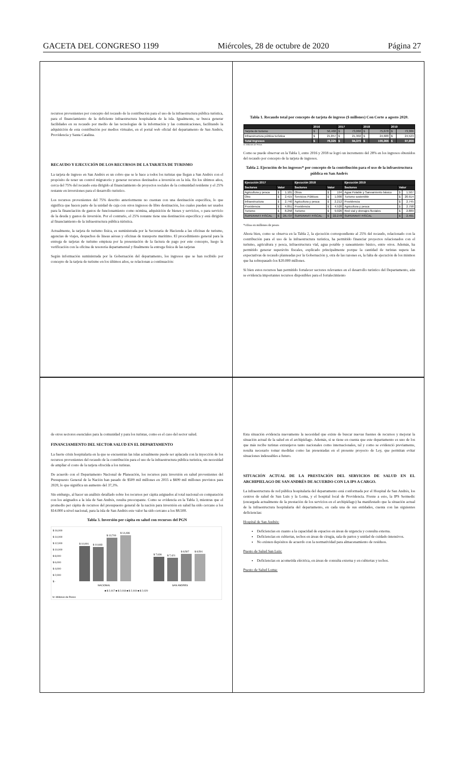GACETA DEL CONGRESO 1199 Miércoles, 28 de octubre de 2020 Página 27
recursos provenientes por concepto del recaudo de la contribución para el uso de la infraestructura pública turística, para el financiamiento de la deficiente infraestructura hospitalaria de la isla. Igualmente, se busca generar facilidades en su recaudo por medio de las tecnologías de la información y las comunicaciones, facilitando la adquisición de esta contribución por medios virtuales, en el portal web oficial del departamento de San Andrés, Providencia y Santa Catalina.
RECAUDO Y EJECUCIÓN DE LOS RECURSOS DE LA TARJETA DE TURISMO
La tarjeta de ingreso en San Andrés es un cobro que se le hace a todos los turistas que llegan a San Andrés con el propósito de tener un control migratorio y generar recursos destinados a inversión en la isla. En los últimos años, cerca del 75% del recaudo esta dirigido al financiamiento de proyectos sociales de la comunidad residente y el 25% restante en inversiones para el desarrollo turístico.
Los recursos provenientes del 75% descrito anteriormente no cuentan con una destinación específica, lo que significa que hacen parte de la unidad de caja con otros ingresos de libre destinación, los cuales pueden ser usados para la financiación de gastos de funcionamiento como nómina, adquisición de bienes y servicios, o para servicio de la deuda y gastos de inversión. Por el contrario, el 25% restante tiene una destinación específica y está dirigido al financiamiento de la infraestructura pública túristica.
Actualmente, la tarjeta de turismo física, es suministrada por la Secretaría de Hacienda a las oficinas de turismo, agencias de viajes, despachos de líneas aéreas y oficinas de transporte marítimo. El procedimiento general para la entrega de tarjetas de turismo empieza por la presentación de la factura de pago por este concepto, luego la verificación con la oficina de tesorería departamental y finalmente la entrega física de las tarjetas
Según información suministrada por la Gobernación del departamento, los ingresos que se han recibido por concepto de la tarjeta de turismo en los últimos años, se relacionan a continuación:
Tabla 1. Recaudo total por concepto de tarjeta de ingreso ($ millones) Con Corte a agosto 2020.
| | 2016 | | 2017 | | 2018 | | 2019 | |
| --- | --- | --- | --- | --- | --- | --- | --- | --- |
| Tarjeta de turismo | $ | 56,468 | $ | 73,068 | $ | 75,678 | $ | 73,386 |
| Infraestructura pública turística | $ | 21,857 | $ | 21,302 | $ | 24,688 | $ | 24,523 |
| Total Ingresos | $ | 78,325 | $ | 94,370 | $ | 100,366 | $ | 97,909 |
Vr. Millones de Pesos
Como se puede observar en la Tabla 1, entre 2016 y 2018 se logró un incremento del 28% en los ingresos obtenidos del recaudo por concepto de la tarjeta de ingresos.
Tabla 2. Ejecución de los ingresos* por concepto de la contribución para el uso de la infraestructura pública en San Andrés
| Ejecución 2017 | | | Ejecución 2018 | | | Ejecución 2019 | | |
| --- | --- | --- | --- | --- | --- | --- | --- | --- |
| Sectores | Valor | | Sectores | Valor | | Sectores | Valor | |
| Agricultura y pesca | $ | 1.101 | Otros | $ | 194 | Agua Potable y Saneamiento básico | $ | 1.567 |
| Otro | $ | 2.415 | Servicios Públicos | $ | 1.000 | Turismo sostenible | $ | 20.914 |
| Infraestructura | $ | 2.740 | Agricultura y pesca | $ | 2.212 | Providencia | $ | 2.745 |
| Providencia | $ | 4.851 | Providencia | $ | 4.520 | Agricultura y pesca | $ | 2.798 |
| Turismo | $ | 8.258 | Turismo | $ | 9.020 | Red vial y drenajes fluviales | $ | 2.889 |
| SUPERAVIT FISCAL | $ | 26.737 | SUPERAVIT FISCAL | $ | 22.278 | SUPERAVIT FISCAL | $ | 2.491 |
*cifras en millones de pesos
Ahora bien, como se observa en la Tabla 2, la ejecución correspondiente al 25% del recaudo, relacionado con la contribución para el uso de la infraestructura turística, ha permitido financiar proyectos relacionados con el turismo, agricultura y pesca, infraestructura vial, agua potable y saneamiento básico, entre otros. Además, ha permitido generar superávits fiscales, explicado principalmente porque la cantidad de turistas supera las expectativas de recaudo planteadas por la Gobernación y, otra de las razones es, la falta de ejecución de los mismos que ha sobrepasado los $20.000 millones.
Si bien estos recursos han permitido fortalecer sectores relevantes en el desarrollo turístico del Departamento, aún se evidencia importantes recursos disponibles para el fortalecimiento
de otros sectores esenciales para la comunidad y para los turistas, como es el caso del sector salud.
FINANCIAMIENTO DEL SECTOR SALUD EN EL DEPARTAMENTO
La fuerte crisis hospitalaria en la que se encuentran las islas actualmente puede ser aplacada con la inyección de los recursos provenientes del recaudo de la contribución para el uso de la infraestructura pública turística, sin necesidad de ampliar el costo de la tarjeta ofrecida a los turistas.
De acuerdo con el Departamento Nacional de Planeación, los recursos para inversión en salud provenientes del Presupuesto General de la Nación han pasado de $509 mil millones en 2015 a $699 mil millones previstos para 2020, lo que significa un aumento del 37,3%.
Sin embargo, al hacer un análisis detallado sobre los recursos per cápita asignados al total nacional en comparación con los asignados a la isla de San Andrés, resulta preocupante. Como se evidencia en la Tabla 3, mientras que el promedio per cápita de recursos del presupuesto general de la nación para inversión en salud ha sido cercano a los $14.000 a nivel nacional, para la isla de San Andrés este valor ha sido cercano a los $8.500.
Tabla 3. Inversión per cápita en salud con recursos del PGN
$ 16,000
$ 14,000
$ 12,000
$ 10,000
$ 8,000
$ 6,000
$ 4,000
$ 2,000
$ -
$ 10,991
$ 10,683
$ 13,700
$ 14,486
$ 7,636
$ 7,421
$ 8,587
$ 8,591
NACIONAL
SAN ANDRES
■ $ 2,017 ■ $ 2,018 ■ $ 2,019 ■ $ 2,020
Vr. Millones de Pesos
Esta situación evidencia nuevamente la necesidad que existe de buscar nuevas fuentes de recursos y mejorar la situación actual de la salud en el archipiélago. Además, si se tiene en cuenta que este departamento es uno de los que más recibe turistas extranjeros tanto nacionales como internacionales, tal y como se evidenció previamente, resulta necesario tomar medidas como las presentadas en el presente proyecto de Ley, que permitan evitar situaciones indeseables a futuro.
SITUACIÓN ACTUAL DE LA PRESTACIÓN DEL SERVICIOS DE SALUD EN EL ARCHIPIELAGO DE SAN ANDRÉS DE ACUERDO CON LA IPS A CARGO.
La infraestructura de red pública hospitalaria del departamento está conformada por el Hospital de San Andrés, los centros de salud de San Luis y la Loma, y el hospital local de Providencia. Frente a esto, la IPS Sermedic (encargada actualmente de la prestación de los servicios en el archipiélago) ha manifestado que la situación actual de la infraestructura hospitalaria del departamento, en cada una de sus entidades, cuenta con las siguientes deficiencias:
Hospital de San Andrés:
Deficiencias en cuanto a la capacidad de espacios en áreas de urgencia y consulta externa.
Deficiencias en cubiertas, techos en áreas de cirugía, sala de partos y unidad de cuidado intensivos.
No existen depósitos de acuerdo con la normatividad para almacenamiento de residuos.
Puesto de Salud San Luis:
Deficiencias en acometida eléctrica, en áreas de consulta externa y en cubiertas y techos.
Puesto de Salud Loma: